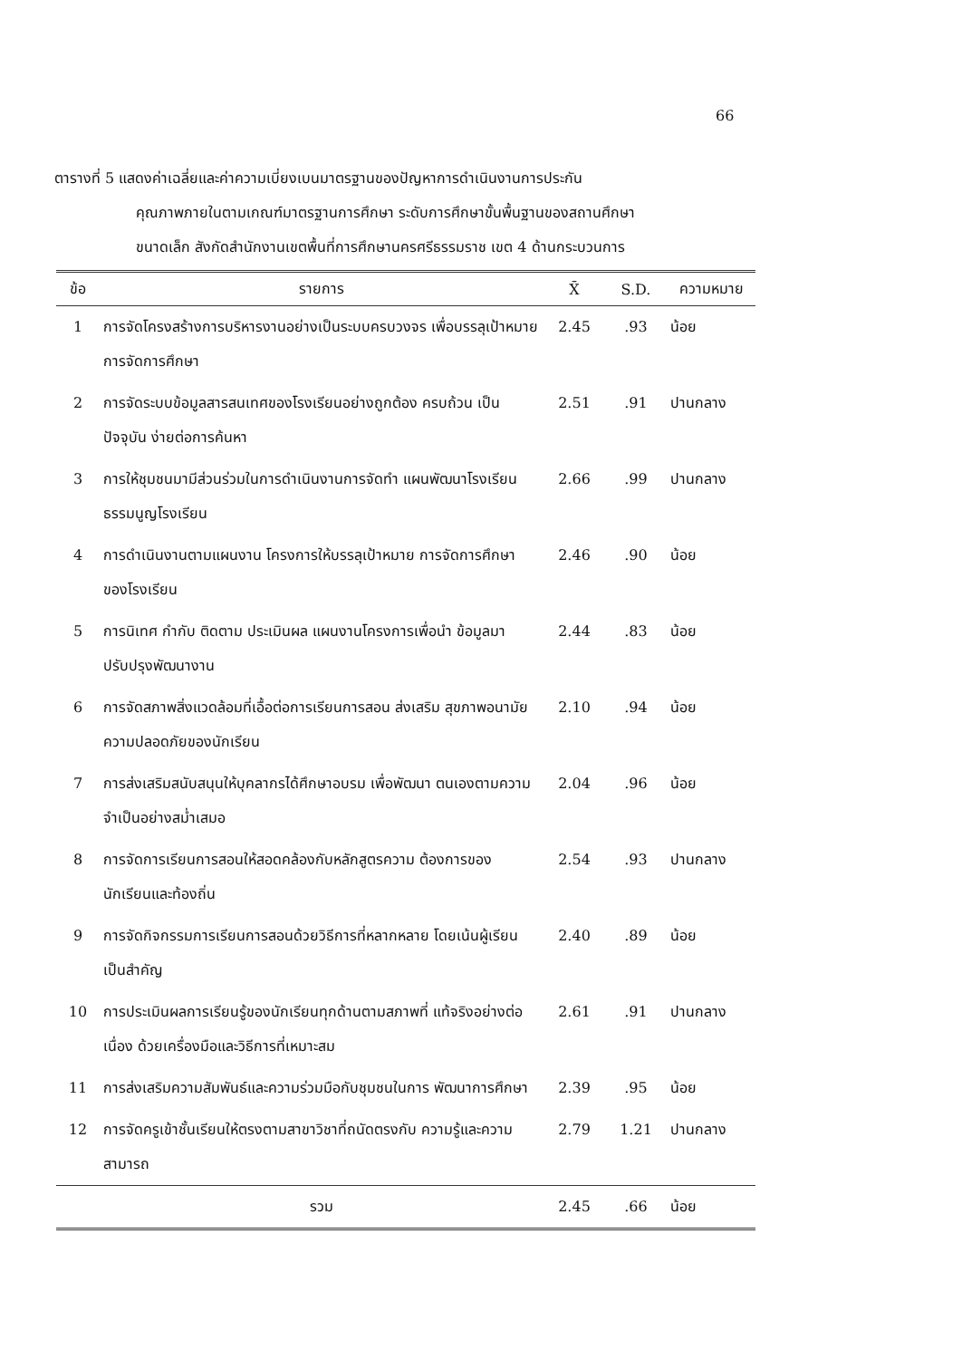66
ตารางที่ 5 แสดงค่าเฉลี่ยและค่าความเบี่ยงเบนมาตรฐานของปัญหาการดำเนินงานการประกัน
คุณภาพภายในตามเกณฑ์มาตรฐานการศึกษา ระดับการศึกษาขั้นพื้นฐานของสถานศึกษา
ขนาดเล็ก สังกัดสำนักงานเขตพื้นที่การศึกษานครศรีธรรมราช เขต 4 ด้านกระบวนการ
| ข้อ | รายการ | X̄ | S.D. | ความหมาย |
| --- | --- | --- | --- | --- |
| 1 | การจัดโครงสร้างการบริหารงานอย่างเป็นระบบครบวงจร เพื่อบรรลุเป้าหมายการจัดการศึกษา | 2.45 | .93 | น้อย |
| 2 | การจัดระบบข้อมูลสารสนเทศของโรงเรียนอย่างถูกต้อง ครบถ้วน เป็นปัจจุบัน ง่ายต่อการค้นหา | 2.51 | .91 | ปานกลาง |
| 3 | การให้ชุมชนมามีส่วนร่วมในการดำเนินงานการจัดทำ แผนพัฒนาโรงเรียน ธรรมนูญโรงเรียน | 2.66 | .99 | ปานกลาง |
| 4 | การดำเนินงานตามแผนงาน โครงการให้บรรลุเป้าหมาย การจัดการศึกษาของโรงเรียน | 2.46 | .90 | น้อย |
| 5 | การนิเทศ กำกับ ติดตาม ประเมินผล แผนงานโครงการเพื่อนำ ข้อมูลมาปรับปรุงพัฒนางาน | 2.44 | .83 | น้อย |
| 6 | การจัดสภาพสิ่งแวดล้อมที่เอื้อต่อการเรียนการสอน ส่งเสริม สุขภาพอนามัย ความปลอดภัยของนักเรียน | 2.10 | .94 | น้อย |
| 7 | การส่งเสริมสนับสนุนให้บุคลากรได้ศึกษาอบรม เพื่อพัฒนา ตนเองตามความจำเป็นอย่างสม่ำเสมอ | 2.04 | .96 | น้อย |
| 8 | การจัดการเรียนการสอนให้สอดคล้องกับหลักสูตรความ ต้องการของนักเรียนและท้องถิ่น | 2.54 | .93 | ปานกลาง |
| 9 | การจัดกิจกรรมการเรียนการสอนด้วยวิธีการที่หลากหลาย โดยเน้นผู้เรียนเป็นสำคัญ | 2.40 | .89 | น้อย |
| 10 | การประเมินผลการเรียนรู้ของนักเรียนทุกด้านตามสภาพที่ แท้จริงอย่างต่อเนื่อง ด้วยเครื่องมือและวิธีการที่เหมาะสม | 2.61 | .91 | ปานกลาง |
| 11 | การส่งเสริมความสัมพันธ์และความร่วมมือกับชุมชนในการ พัฒนาการศึกษา | 2.39 | .95 | น้อย |
| 12 | การจัดครูเข้าชั้นเรียนให้ตรงตามสาขาวิชาที่ถนัดตรงกับ ความรู้และความสามารถ | 2.79 | 1.21 | ปานกลาง |
| | รวม | 2.45 | .66 | น้อย |